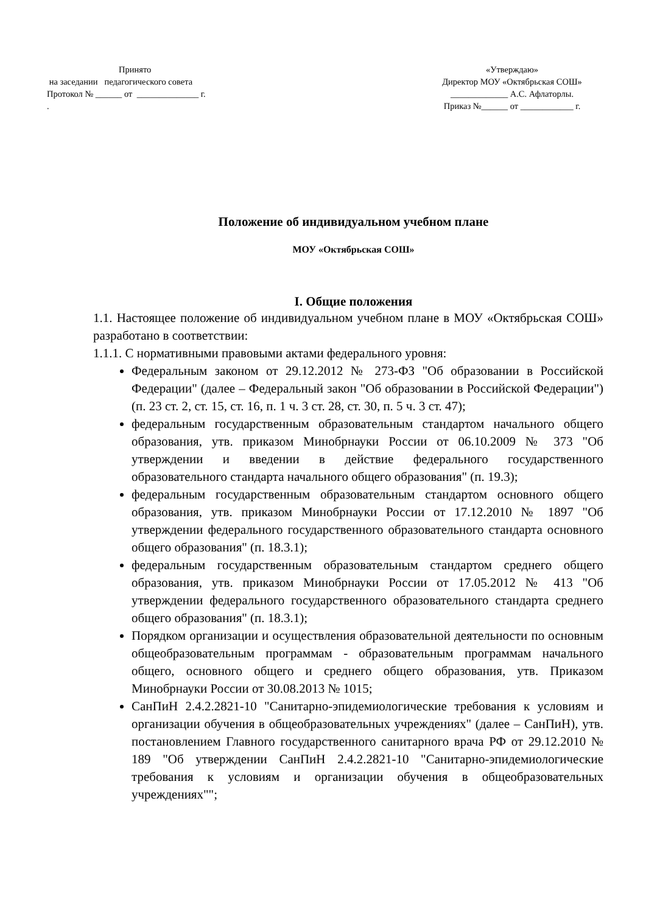Принято
на заседании педагогического совета
Протокол № ______ от ______________ г.
.
«Утверждаю»
Директор МОУ «Октябрьская СОШ»
_____________ А.С. Афлаторлы.
Приказ №______ от ____________ г.
Положение об индивидуальном учебном плане
МОУ «Октябрьская СОШ»
I. Общие положения
1.1. Настоящее положение об индивидуальном учебном плане в МОУ «Октябрьская СОШ» разработано в соответствии:
1.1.1. С нормативными правовыми актами федерального уровня:
Федеральным законом от 29.12.2012 № 273-ФЗ "Об образовании в Российской Федерации" (далее – Федеральный закон "Об образовании в Российской Федерации") (п. 23 ст. 2, ст. 15, ст. 16, п. 1 ч. 3 ст. 28, ст. 30, п. 5 ч. 3 ст. 47);
федеральным государственным образовательным стандартом начального общего образования, утв. приказом Минобрнауки России от 06.10.2009 № 373 "Об утверждении и введении в действие федерального государственного образовательного стандарта начального общего образования" (п. 19.3);
федеральным государственным образовательным стандартом основного общего образования, утв. приказом Минобрнауки России от 17.12.2010 № 1897 "Об утверждении федерального государственного образовательного стандарта основного общего образования" (п. 18.3.1);
федеральным государственным образовательным стандартом среднего общего образования, утв. приказом Минобрнауки России от 17.05.2012 № 413 "Об утверждении федерального государственного образовательного стандарта среднего общего образования" (п. 18.3.1);
Порядком организации и осуществления образовательной деятельности по основным общеобразовательным программам - образовательным программам начального общего, основного общего и среднего общего образования, утв. Приказом Минобрнауки России от 30.08.2013 № 1015;
СанПиН 2.4.2.2821-10 "Санитарно-эпидемиологические требования к условиям и организации обучения в общеобразовательных учреждениях" (далее – СанПиН), утв. постановлением Главного государственного санитарного врача РФ от 29.12.2010 № 189 "Об утверждении СанПиН 2.4.2.2821-10 "Санитарно-эпидемиологические требования к условиям и организации обучения в общеобразовательных учреждениях"";